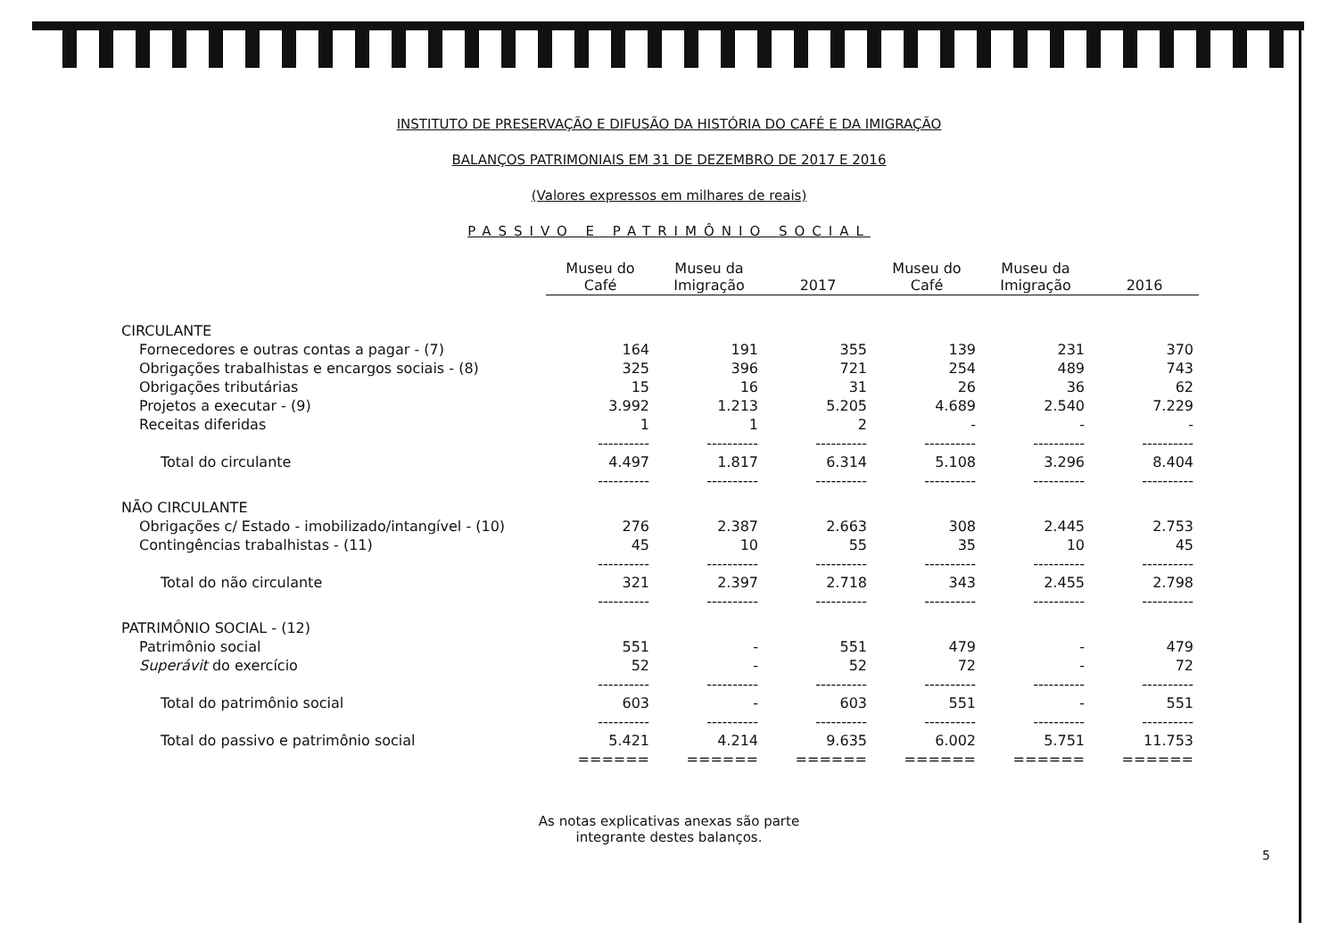INSTITUTO DE PRESERVAÇÃO E DIFUSÃO DA HISTÓRIA DO CAFÉ E DA IMIGRAÇÃO
BALANÇOS PATRIMONIAIS EM 31 DE DEZEMBRO DE 2017 E 2016
(Valores expressos em milhares de reais)
PASSIVO E PATRIMÔNIO SOCIAL
| | Museu do Café | Museu da Imigração | 2017 | Museu do Café | Museu da Imigração | 2016 |
| CIRCULANTE | | | | | | |
| Fornecedores e outras contas a pagar - (7) | 164 | 191 | 355 | 139 | 231 | 370 |
| Obrigações trabalhistas e encargos sociais - (8) | 325 | 396 | 721 | 254 | 489 | 743 |
| Obrigações tributárias | 15 | 16 | 31 | 26 | 36 | 62 |
| Projetos a executar - (9) | 3.992 | 1.213 | 5.205 | 4.689 | 2.540 | 7.229 |
| Receitas diferidas | 1 | 1 | 2 | - | - | - |
| | ---------- | ---------- | ---------- | ---------- | ---------- | ---------- |
| Total do circulante | 4.497 | 1.817 | 6.314 | 5.108 | 3.296 | 8.404 |
| | ---------- | ---------- | ---------- | ---------- | ---------- | ---------- |
| NÃO CIRCULANTE | | | | | | |
| Obrigações c/ Estado - imobilizado/intangível - (10) | 276 | 2.387 | 2.663 | 308 | 2.445 | 2.753 |
| Contingências trabalhistas - (11) | 45 | 10 | 55 | 35 | 10 | 45 |
| | ---------- | ---------- | ---------- | ---------- | ---------- | ---------- |
| Total do não circulante | 321 | 2.397 | 2.718 | 343 | 2.455 | 2.798 |
| | ---------- | ---------- | ---------- | ---------- | ---------- | ---------- |
| PATRIMÔNIO SOCIAL - (12) | | | | | | |
| Patrimônio social | 551 | - | 551 | 479 | - | 479 |
| Superávit do exercício | 52 | - | 52 | 72 | - | 72 |
| | ---------- | ---------- | ---------- | ---------- | ---------- | ---------- |
| Total do patrimônio social | 603 | - | 603 | 551 | - | 551 |
| | ---------- | ---------- | ---------- | ---------- | ---------- | ---------- |
| Total do passivo e patrimônio social | 5.421 | 4.214 | 9.635 | 6.002 | 5.751 | 11.753 |
| | ====== | ====== | ====== | ====== | ====== | ====== |
As notas explicativas anexas são parte
integrante destes balanços.
5